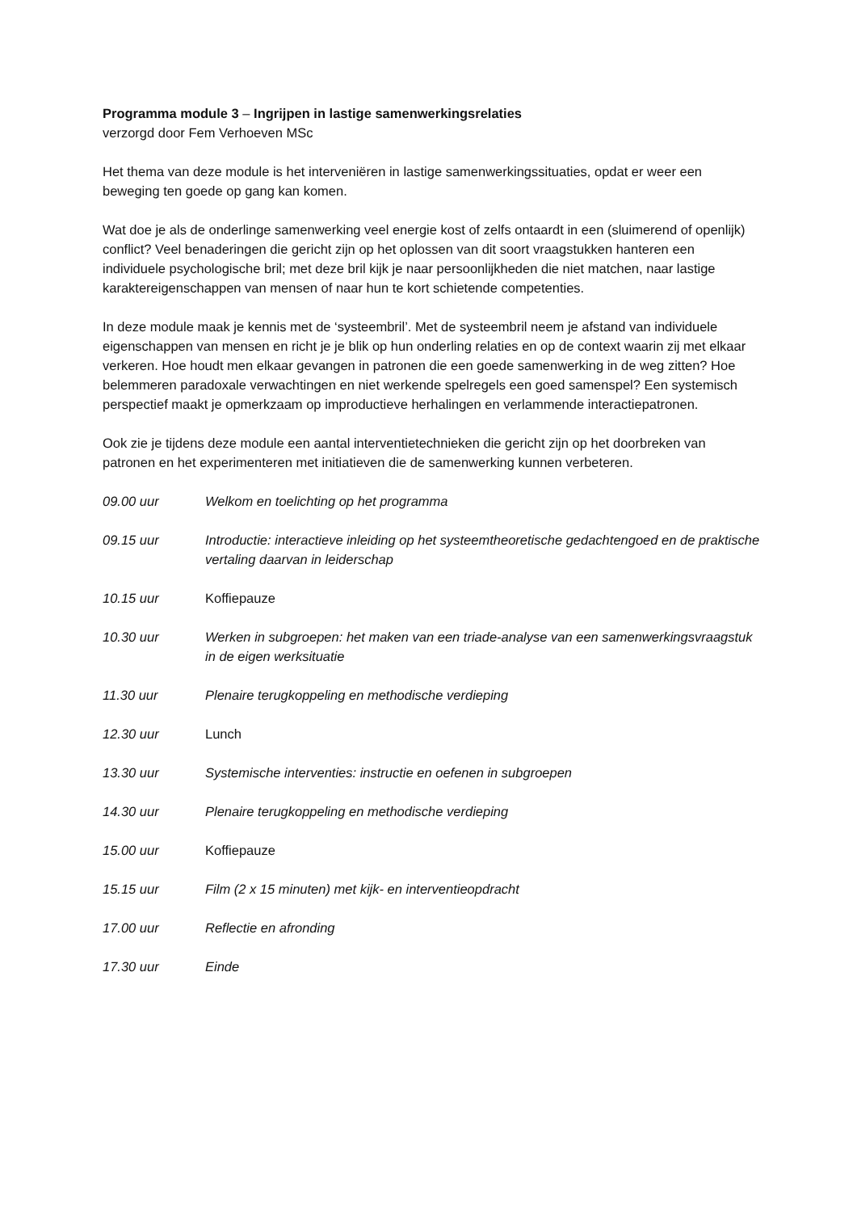Programma module 3 – Ingrijpen in lastige samenwerkingsrelaties
verzorgd door Fem Verhoeven MSc
Het thema van deze module is het interveniëren in lastige samenwerkingssituaties, opdat er weer een beweging ten goede op gang kan komen.
Wat doe je als de onderlinge samenwerking veel energie kost of zelfs ontaardt in een (sluimerend of openlijk) conflict? Veel benaderingen die gericht zijn op het oplossen van dit soort vraagstukken hanteren een individuele psychologische bril; met deze bril kijk je naar persoonlijkheden die niet matchen, naar lastige karaktereigenschappen van mensen of naar hun te kort schietende competenties.
In deze module maak je kennis met de ‘systeembril’. Met de systeembril neem je afstand van individuele eigenschappen van mensen en richt je je blik op hun onderling relaties en op de context waarin zij met elkaar verkeren. Hoe houdt men elkaar gevangen in patronen die een goede samenwerking in de weg zitten? Hoe belemmeren paradoxale verwachtingen en niet werkende spelregels een goed samenspel? Een systemisch perspectief maakt je opmerkzaam op improductieve herhalingen en verlammende interactiepatronen.
Ook zie je tijdens deze module een aantal interventietechnieken die gericht zijn op het doorbreken van patronen en het experimenteren met initiatieven die de samenwerking kunnen verbeteren.
09.00 uur Welkom en toelichting op het programma
09.15 uur Introductie: interactieve inleiding op het systeemtheoretische gedachtengoed en de praktische vertaling daarvan in leiderschap
10.15 uur Koffiepauze
10.30 uur Werken in subgroepen: het maken van een triade-analyse van een samenwerkingsvraagstuk in de eigen werksituatie
11.30 uur Plenaire terugkoppeling en methodische verdieping
12.30 uur Lunch
13.30 uur Systemische interventies: instructie en oefenen in subgroepen
14.30 uur Plenaire terugkoppeling en methodische verdieping
15.00 uur Koffiepauze
15.15 uur Film (2 x 15 minuten) met kijk- en interventieopdracht
17.00 uur Reflectie en afronding
17.30 uur Einde